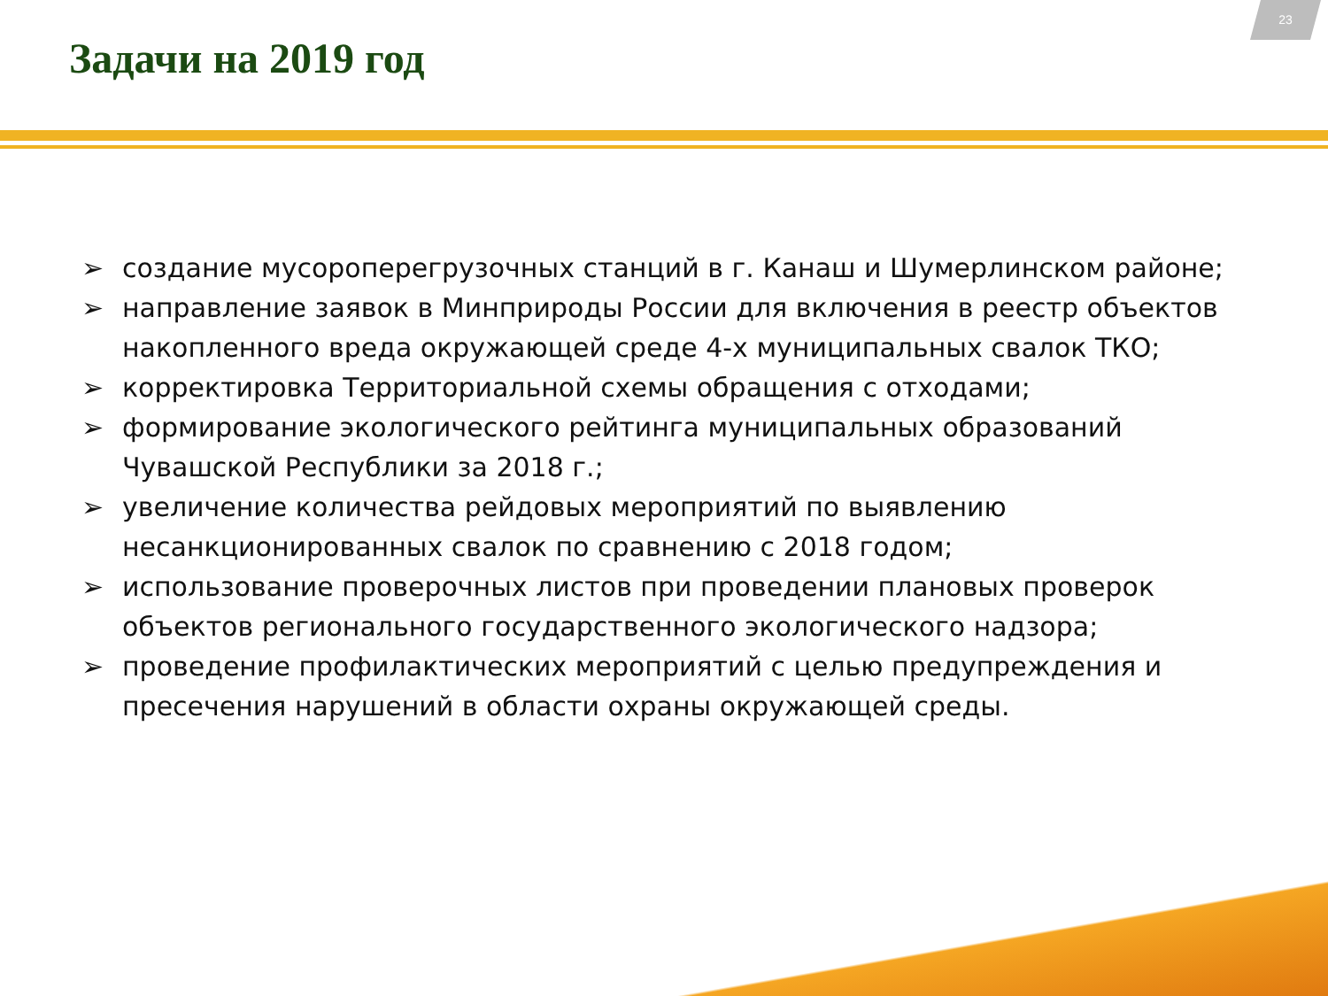23
Задачи на 2019 год
➢ создание мусороперегрузочных станций в г. Канаш и Шумерлинском районе;
➢ направление заявок в Минприроды России для включения в реестр объектов накопленного вреда окружающей среде 4-х муниципальных свалок ТКО;
➢ корректировка Территориальной схемы обращения с отходами;
➢ формирование экологического рейтинга муниципальных образований Чувашской Республики за 2018 г.;
➢ увеличение количества рейдовых мероприятий по выявлению несанкционированных свалок по сравнению с 2018 годом;
➢ использование проверочных листов при проведении плановых проверок объектов регионального государственного экологического надзора;
➢ проведение профилактических мероприятий с целью предупреждения и пресечения нарушений в области охраны окружающей среды.